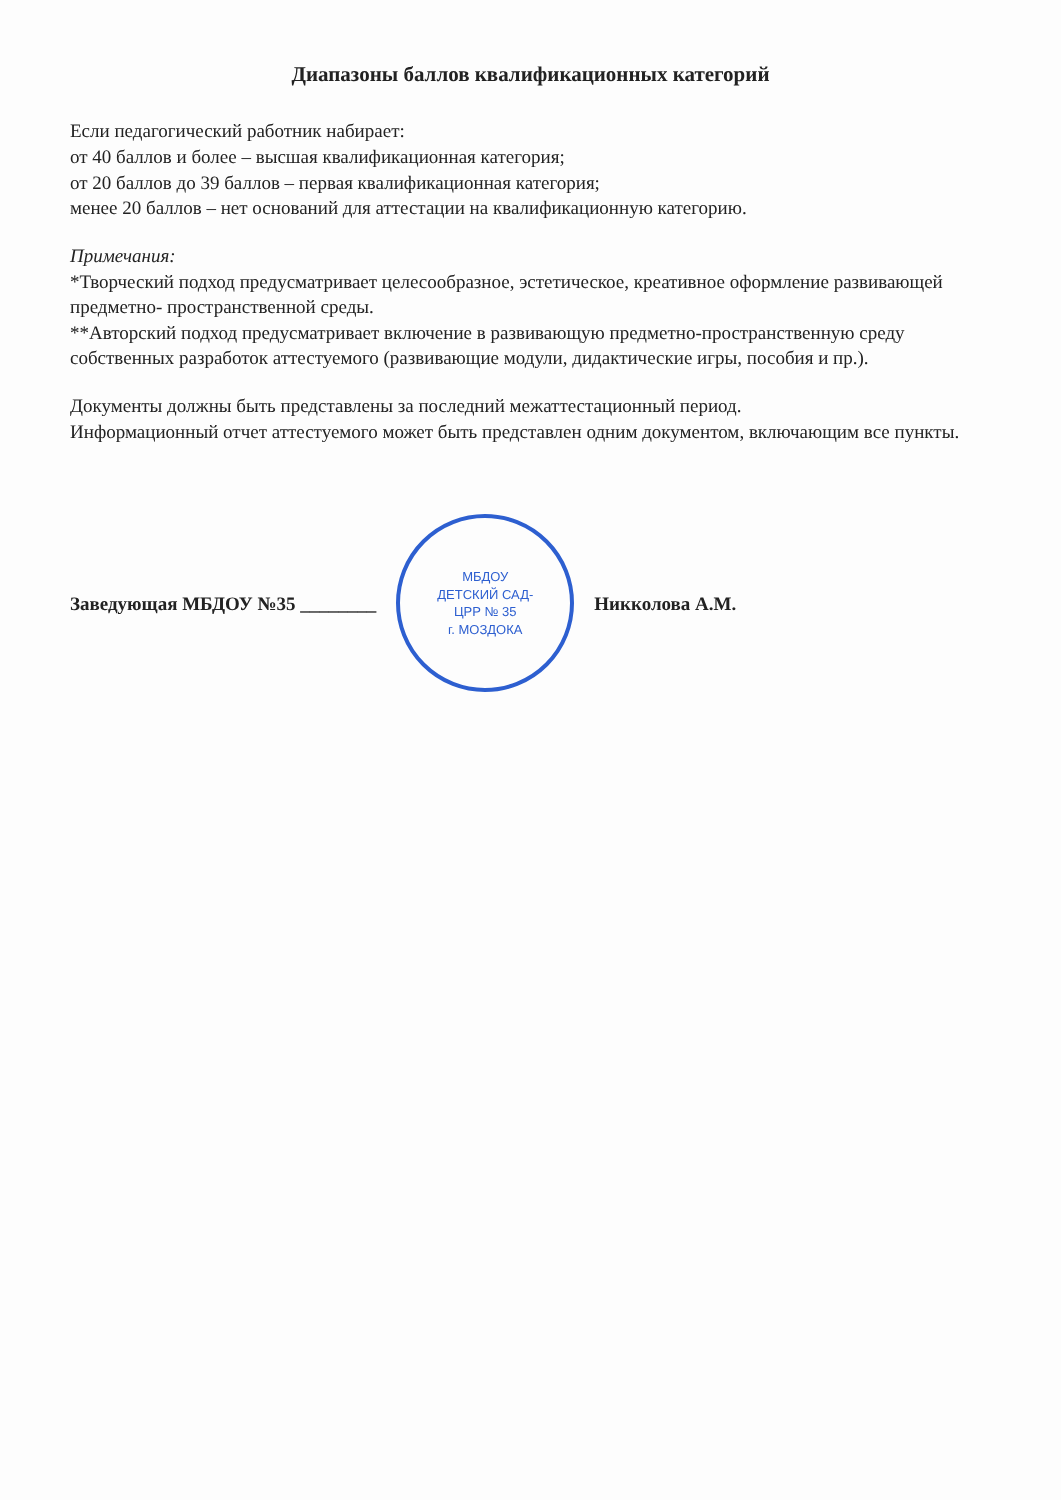Диапазоны баллов квалификационных категорий
Если педагогический работник набирает:
от 40 баллов и более – высшая квалификационная категория;
от 20 баллов до 39 баллов – первая квалификационная категория;
менее 20 баллов – нет оснований для аттестации на квалификационную категорию.
Примечания:
*Творческий подход предусматривает целесообразное, эстетическое, креативное оформление развивающей предметно- пространственной среды.
**Авторский подход предусматривает включение в развивающую предметно-пространственную среду собственных разработок аттестуемого (развивающие модули, дидактические игры, пособия и пр.).
Документы должны быть представлены за последний межаттестационный период.
Информационный отчет аттестуемого может быть представлен одним документом, включающим все пункты.
Заведующая МБДОУ №35 ________
МБДОУ
ДЕТСКИЙ САД-
ЦРР № 35
г. МОЗДОКА
Никколова А.М.